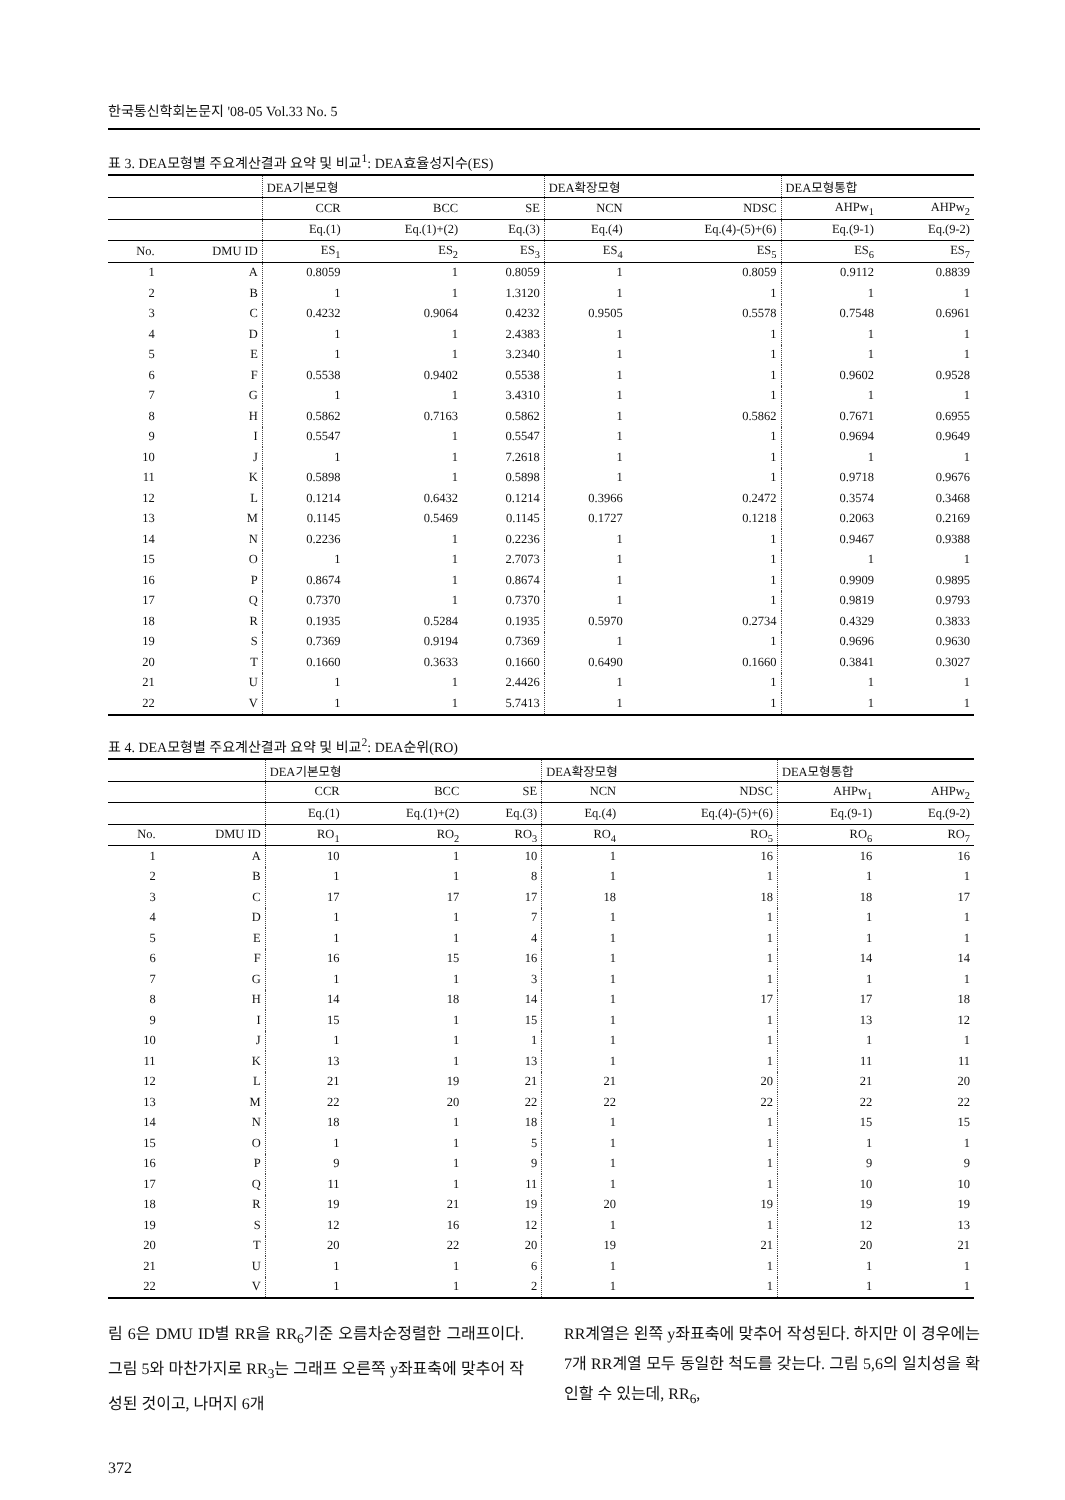한국통신학회논문지 '08-05 Vol.33 No. 5
표 3. DEA모형별 주요계산결과 요약 및 비교<sup>1</sup>: DEA효율성지수(ES)
| | | DEA기본모형 | | | DEA확장모형 | | DEA모형통합 | |
| --- | --- | --- | --- | --- | --- | --- | --- | --- |
| | | CCR | BCC | SE | NCN | NDSC | AHPw<sub>1</sub> | AHPw<sub>2</sub> |
| | | Eq.(1) | Eq.(1)+(2) | Eq.(3) | Eq.(4) | Eq.(4)-(5)+(6) | Eq.(9-1) | Eq.(9-2) |
| No. | DMU ID | ES<sub>1</sub> | ES<sub>2</sub> | ES<sub>3</sub> | ES<sub>4</sub> | ES<sub>5</sub> | ES<sub>6</sub> | ES<sub>7</sub> |
| 1 | A | 0.8059 | 1 | 0.8059 | 1 | 0.8059 | 0.9112 | 0.8839 |
| 2 | B | 1 | 1 | 1.3120 | 1 | 1 | 1 | 1 |
| 3 | C | 0.4232 | 0.9064 | 0.4232 | 0.9505 | 0.5578 | 0.7548 | 0.6961 |
| 4 | D | 1 | 1 | 2.4383 | 1 | 1 | 1 | 1 |
| 5 | E | 1 | 1 | 3.2340 | 1 | 1 | 1 | 1 |
| 6 | F | 0.5538 | 0.9402 | 0.5538 | 1 | 1 | 0.9602 | 0.9528 |
| 7 | G | 1 | 1 | 3.4310 | 1 | 1 | 1 | 1 |
| 8 | H | 0.5862 | 0.7163 | 0.5862 | 1 | 0.5862 | 0.7671 | 0.6955 |
| 9 | I | 0.5547 | 1 | 0.5547 | 1 | 1 | 0.9694 | 0.9649 |
| 10 | J | 1 | 1 | 7.2618 | 1 | 1 | 1 | 1 |
| 11 | K | 0.5898 | 1 | 0.5898 | 1 | 1 | 0.9718 | 0.9676 |
| 12 | L | 0.1214 | 0.6432 | 0.1214 | 0.3966 | 0.2472 | 0.3574 | 0.3468 |
| 13 | M | 0.1145 | 0.5469 | 0.1145 | 0.1727 | 0.1218 | 0.2063 | 0.2169 |
| 14 | N | 0.2236 | 1 | 0.2236 | 1 | 1 | 0.9467 | 0.9388 |
| 15 | O | 1 | 1 | 2.7073 | 1 | 1 | 1 | 1 |
| 16 | P | 0.8674 | 1 | 0.8674 | 1 | 1 | 0.9909 | 0.9895 |
| 17 | Q | 0.7370 | 1 | 0.7370 | 1 | 1 | 0.9819 | 0.9793 |
| 18 | R | 0.1935 | 0.5284 | 0.1935 | 0.5970 | 0.2734 | 0.4329 | 0.3833 |
| 19 | S | 0.7369 | 0.9194 | 0.7369 | 1 | 1 | 0.9696 | 0.9630 |
| 20 | T | 0.1660 | 0.3633 | 0.1660 | 0.6490 | 0.1660 | 0.3841 | 0.3027 |
| 21 | U | 1 | 1 | 2.4426 | 1 | 1 | 1 | 1 |
| 22 | V | 1 | 1 | 5.7413 | 1 | 1 | 1 | 1 |
표 4. DEA모형별 주요계산결과 요약 및 비교<sup>2</sup>: DEA순위(RO)
| | | DEA기본모형 | | | DEA확장모형 | | DEA모형통합 | |
| --- | --- | --- | --- | --- | --- | --- | --- | --- |
| | | CCR | BCC | SE | NCN | NDSC | AHPw<sub>1</sub> | AHPw<sub>2</sub> |
| | | Eq.(1) | Eq.(1)+(2) | Eq.(3) | Eq.(4) | Eq.(4)-(5)+(6) | Eq.(9-1) | Eq.(9-2) |
| No. | DMU ID | RO<sub>1</sub> | RO<sub>2</sub> | RO<sub>3</sub> | RO<sub>4</sub> | RO<sub>5</sub> | RO<sub>6</sub> | RO<sub>7</sub> |
| 1 | A | 10 | 1 | 10 | 1 | 16 | 16 | 16 |
| 2 | B | 1 | 1 | 8 | 1 | 1 | 1 | 1 |
| 3 | C | 17 | 17 | 17 | 18 | 18 | 18 | 17 |
| 4 | D | 1 | 1 | 7 | 1 | 1 | 1 | 1 |
| 5 | E | 1 | 1 | 4 | 1 | 1 | 1 | 1 |
| 6 | F | 16 | 15 | 16 | 1 | 1 | 14 | 14 |
| 7 | G | 1 | 1 | 3 | 1 | 1 | 1 | 1 |
| 8 | H | 14 | 18 | 14 | 1 | 17 | 17 | 18 |
| 9 | I | 15 | 1 | 15 | 1 | 1 | 13 | 12 |
| 10 | J | 1 | 1 | 1 | 1 | 1 | 1 | 1 |
| 11 | K | 13 | 1 | 13 | 1 | 1 | 11 | 11 |
| 12 | L | 21 | 19 | 21 | 21 | 20 | 21 | 20 |
| 13 | M | 22 | 20 | 22 | 22 | 22 | 22 | 22 |
| 14 | N | 18 | 1 | 18 | 1 | 1 | 15 | 15 |
| 15 | O | 1 | 1 | 5 | 1 | 1 | 1 | 1 |
| 16 | P | 9 | 1 | 9 | 1 | 1 | 9 | 9 |
| 17 | Q | 11 | 1 | 11 | 1 | 1 | 10 | 10 |
| 18 | R | 19 | 21 | 19 | 20 | 19 | 19 | 19 |
| 19 | S | 12 | 16 | 12 | 1 | 1 | 12 | 13 |
| 20 | T | 20 | 22 | 20 | 19 | 21 | 20 | 21 |
| 21 | U | 1 | 1 | 6 | 1 | 1 | 1 | 1 |
| 22 | V | 1 | 1 | 2 | 1 | 1 | 1 | 1 |
림 6은 DMU ID별 RR을 RR<sub>6</sub>기준 오름차순정렬한 그래프이다. 그림 5와 마찬가지로 RR<sub>3</sub>는 그래프 오른쪽 y좌표축에 맞추어 작성된 것이고, 나머지 6개
RR계열은 왼쪽 y좌표축에 맞추어 작성된다. 하지만 이 경우에는 7개 RR계열 모두 동일한 척도를 갖는다. 그림 5,6의 일치성을 확인할 수 있는데, RR<sub>6</sub>,
372